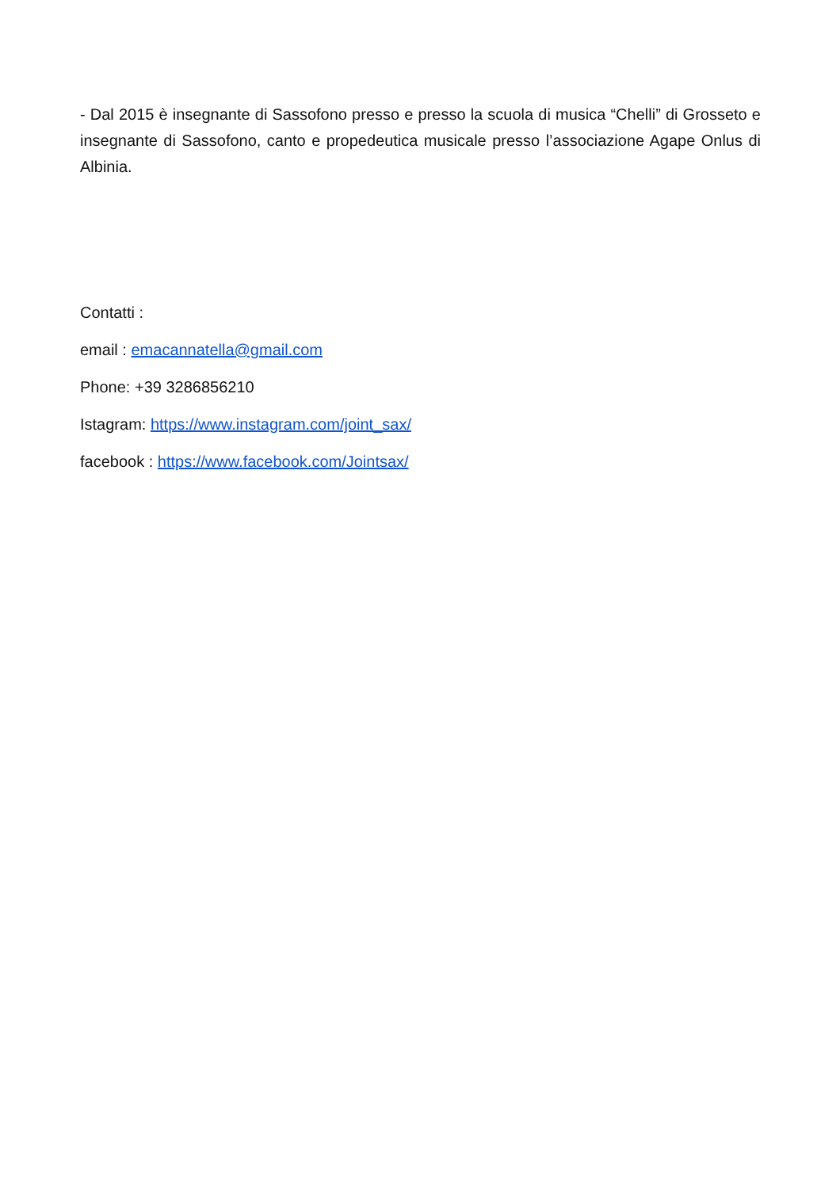- Dal 2015 è insegnante di Sassofono presso e presso la scuola di musica “Chelli” di Grosseto e insegnante di Sassofono, canto e propedeutica musicale presso l’associazione Agape Onlus di Albinia.
Contatti :
email : emacannatella@gmail.com
Phone: +39 3286856210
Istagram: https://www.instagram.com/joint_sax/
facebook : https://www.facebook.com/Jointsax/